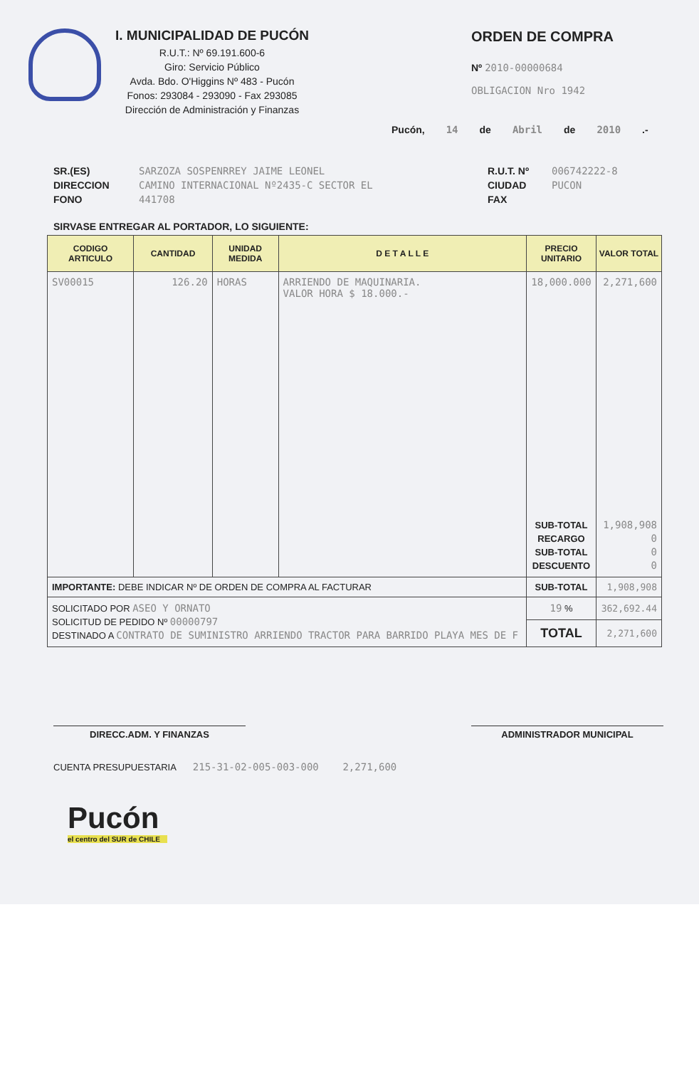I. MUNICIPALIDAD DE PUCÓN
R.U.T.: Nº 69.191.600-6
Giro: Servicio Público
Avda. Bdo. O'Higgins Nº 483 - Pucón
Fonos: 293084 - 293090 - Fax 293085
Dirección de Administración y Finanzas
ORDEN DE COMPRA
Nº 2010-00000684
OBLIGACION Nro 1942
Pucón, 14 de Abril de 2010.-
SR.(ES)
DIRECCION
FONO
SARZOZA SOSPENRREY JAIME LEONEL
CAMINO INTERNACIONAL Nº2435-C SECTOR EL
441708
R.U.T. Nº
CIUDAD
FAX
006742222-8
PUCON
SIRVASE ENTREGAR AL PORTADOR, LO SIGUIENTE:
| CODIGO ARTICULO | CANTIDAD | UNIDAD MEDIDA | D E T A L L E | PRECIO UNITARIO | VALOR TOTAL |
| --- | --- | --- | --- | --- | --- |
| SV00015 | 126.20 | HORAS | ARRIENDO DE MAQUINARIA. VALOR HORA $ 18.000.- | 18,000.000 | 2,271,600 |
| | | | | SUB-TOTAL RECARGO SUB-TOTAL DESCUENTO | 1,908,908 0 0 0 |
| IMPORTANTE: DEBE INDICAR Nº DE ORDEN DE COMPRA AL FACTURAR | | | | SUB-TOTAL | 1,908,908 |
| SOLICITADO POR ASEO Y ORNATO SOLICITUD DE PEDIDO Nº 00000797 DESTINADO A CONTRATO DE SUMINISTRO ARRIENDO TRACTOR PARA BARRIDO PLAYA MES DE F | | | | 19 % | 362,692.44 |
| | | | | TOTAL | 2,271,600 |
DIRECC.ADM. Y FINANZAS ADMINISTRADOR MUNICIPAL
CUENTA PRESUPUESTARIA 215-31-02-005-003-000 2,271,600
Pucón
el centro del SUR de CHILE